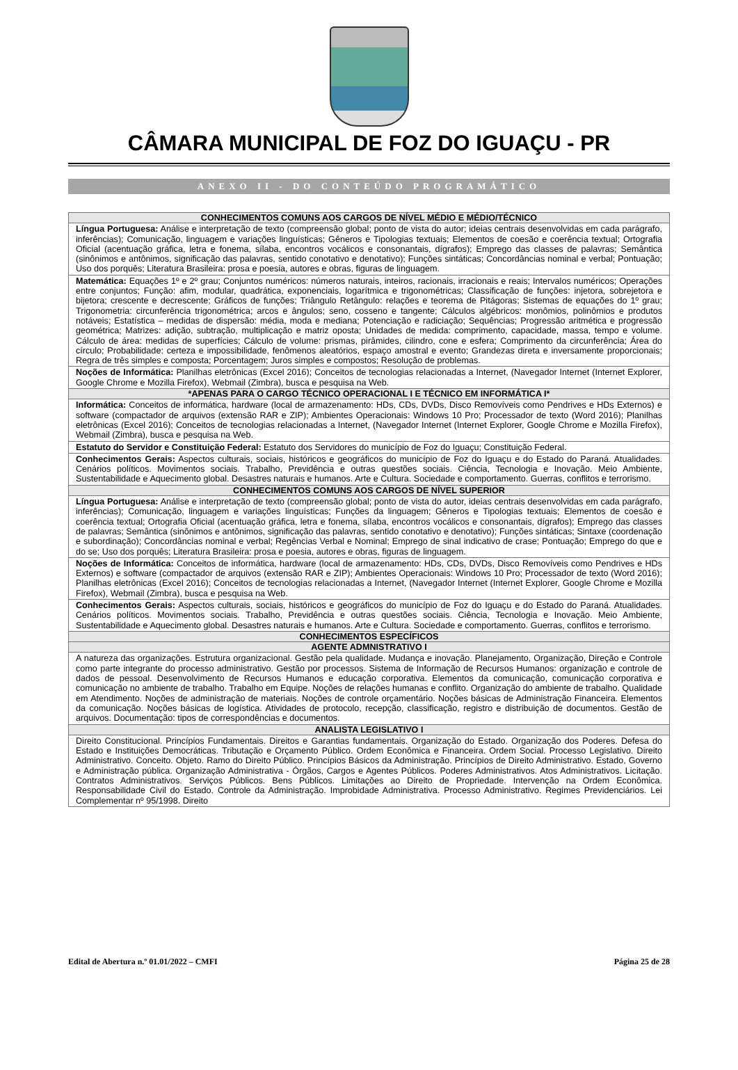CÂMARA MUNICIPAL DE FOZ DO IGUAÇU - PR
ANEXO II - DO CONTEÚDO PROGRAMÁTICO
| CONHECIMENTOS COMUNS AOS CARGOS DE NÍVEL MÉDIO E MÉDIO/TÉCNICO |
| --- |
| Língua Portuguesa: Análise e interpretação de texto (compreensão global; ponto de vista do autor; ideias centrais desenvolvidas em cada parágrafo, inferências); Comunicação, linguagem e variações linguísticas; Gêneros e Tipologias textuais; Elementos de coesão e coerência textual; Ortografia Oficial (acentuação gráfica, letra e fonema, sílaba, encontros vocálicos e consonantais, dígrafos); Emprego das classes de palavras; Semântica (sinônimos e antônimos, significação das palavras, sentido conotativo e denotativo); Funções sintáticas; Concordâncias nominal e verbal; Pontuação; Uso dos porquês; Literatura Brasileira: prosa e poesia, autores e obras, figuras de linguagem. |
| Matemática: Equações 1º e 2º grau; Conjuntos numéricos: números naturais, inteiros, racionais, irracionais e reais; Intervalos numéricos; Operações entre conjuntos; Função: afim, modular, quadrática, exponenciais, logarítmica e trigonométricas; Classificação de funções: injetora, sobrejetora e bijetora; crescente e decrescente; Gráficos de funções; Triângulo Retângulo: relações e teorema de Pitágoras; Sistemas de equações do 1º grau; Trigonometria: circunferência trigonométrica; arcos e ângulos; seno, cosseno e tangente; Cálculos algébricos: monômios, polinômios e produtos notáveis; Estatística – medidas de dispersão: média, moda e mediana; Potenciação e radiciação; Sequências; Progressão aritmética e progressão geométrica; Matrizes: adição, subtração, multiplicação e matriz oposta; Unidades de medida: comprimento, capacidade, massa, tempo e volume. Cálculo de área: medidas de superfícies; Cálculo de volume: prismas, pirâmides, cilindro, cone e esfera; Comprimento da circunferência; Área do círculo; Probabilidade: certeza e impossibilidade, fenômenos aleatórios, espaço amostral e evento; Grandezas direta e inversamente proporcionais; Regra de três simples e composta; Porcentagem; Juros simples e compostos; Resolução de problemas. |
| Noções de Informática: Planilhas eletrônicas (Excel 2016); Conceitos de tecnologias relacionadas a Internet, (Navegador Internet (Internet Explorer, Google Chrome e Mozilla Firefox), Webmail (Zimbra), busca e pesquisa na Web. |
| *APENAS PARA O CARGO TÉCNICO OPERACIONAL I E TÉCNICO EM INFORMÁTICA I* |
| Informática: Conceitos de informática, hardware (local de armazenamento: HDs, CDs, DVDs, Disco Removíveis como Pendrives e HDs Externos) e software (compactador de arquivos (extensão RAR e ZIP); Ambientes Operacionais: Windows 10 Pro; Processador de texto (Word 2016); Planilhas eletrônicas (Excel 2016); Conceitos de tecnologias relacionadas a Internet, (Navegador Internet (Internet Explorer, Google Chrome e Mozilla Firefox), Webmail (Zimbra), busca e pesquisa na Web. |
| Estatuto do Servidor e Constituição Federal: Estatuto dos Servidores do município de Foz do Iguaçu; Constituição Federal. |
| Conhecimentos Gerais: Aspectos culturais, sociais, históricos e geográficos do município de Foz do Iguaçu e do Estado do Paraná. Atualidades. Cenários políticos. Movimentos sociais. Trabalho, Previdência e outras questões sociais. Ciência, Tecnologia e Inovação. Meio Ambiente, Sustentabilidade e Aquecimento global. Desastres naturais e humanos. Arte e Cultura. Sociedade e comportamento. Guerras, conflitos e terrorismo. |
| CONHECIMENTOS COMUNS AOS CARGOS DE NÍVEL SUPERIOR |
| Língua Portuguesa: Análise e interpretação de texto (compreensão global; ponto de vista do autor, ideias centrais desenvolvidas em cada parágrafo, inferências); Comunicação, linguagem e variações linguísticas; Funções da linguagem; Gêneros e Tipologias textuais; Elementos de coesão e coerência textual; Ortografia Oficial (acentuação gráfica, letra e fonema, sílaba, encontros vocálicos e consonantais, dígrafos); Emprego das classes de palavras; Semântica (sinônimos e antônimos, significação das palavras, sentido conotativo e denotativo); Funções sintáticas; Sintaxe (coordenação e subordinação); Concordâncias nominal e verbal; Regências Verbal e Nominal; Emprego de sinal indicativo de crase; Pontuação; Emprego do que e do se; Uso dos porquês; Literatura Brasileira: prosa e poesia, autores e obras, figuras de linguagem. |
| Noções de Informática: Conceitos de informática, hardware (local de armazenamento: HDs, CDs, DVDs, Disco Removíveis como Pendrives e HDs Externos) e software (compactador de arquivos (extensão RAR e ZIP); Ambientes Operacionais: Windows 10 Pro; Processador de texto (Word 2016); Planilhas eletrônicas (Excel 2016); Conceitos de tecnologias relacionadas a Internet, (Navegador Internet (Internet Explorer, Google Chrome e Mozilla Firefox), Webmail (Zimbra), busca e pesquisa na Web. |
| Conhecimentos Gerais: Aspectos culturais, sociais, históricos e geográficos do município de Foz do Iguaçu e do Estado do Paraná. Atualidades. Cenários políticos. Movimentos sociais. Trabalho, Previdência e outras questões sociais. Ciência, Tecnologia e Inovação. Meio Ambiente, Sustentabilidade e Aquecimento global. Desastres naturais e humanos. Arte e Cultura. Sociedade e comportamento. Guerras, conflitos e terrorismo. |
| CONHECIMENTOS ESPECÍFICOS |
| AGENTE ADMNISTRATIVO I |
| A natureza das organizações. Estrutura organizacional. Gestão pela qualidade. Mudança e inovação. Planejamento, Organização, Direção e Controle como parte integrante do processo administrativo. Gestão por processos. Sistema de Informação de Recursos Humanos: organização e controle de dados de pessoal. Desenvolvimento de Recursos Humanos e educação corporativa. Elementos da comunicação, comunicação corporativa e comunicação no ambiente de trabalho. Trabalho em Equipe. Noções de relações humanas e conflito. Organização do ambiente de trabalho. Qualidade em Atendimento. Noções de administração de materiais. Noções de controle orçamentário. Noções básicas de Administração Financeira. Elementos da comunicação. Noções básicas de logística. Atividades de protocolo, recepção, classificação, registro e distribuição de documentos. Gestão de arquivos. Documentação: tipos de correspondências e documentos. |
| ANALISTA LEGISLATIVO I |
| Direito Constitucional. Princípios Fundamentais. Direitos e Garantias fundamentais. Organização do Estado. Organização dos Poderes. Defesa do Estado e Instituições Democráticas. Tributação e Orçamento Público. Ordem Econômica e Financeira. Ordem Social. Processo Legislativo. Direito Administrativo. Conceito. Objeto. Ramo do Direito Público. Princípios Básicos da Administração. Princípios de Direito Administrativo. Estado, Governo e Administração pública. Organização Administrativa - Órgãos, Cargos e Agentes Públicos. Poderes Administrativos. Atos Administrativos. Licitação. Contratos Administrativos. Serviços Públicos. Bens Públicos. Limitações ao Direito de Propriedade. Intervenção na Ordem Econômica. Responsabilidade Civil do Estado. Controle da Administração. Improbidade Administrativa. Processo Administrativo. Regimes Previdenciários. Lei Complementar nº 95/1998. Direito |
Edital de Abertura n.º 01.01/2022 – CMFI Página 25 de 28